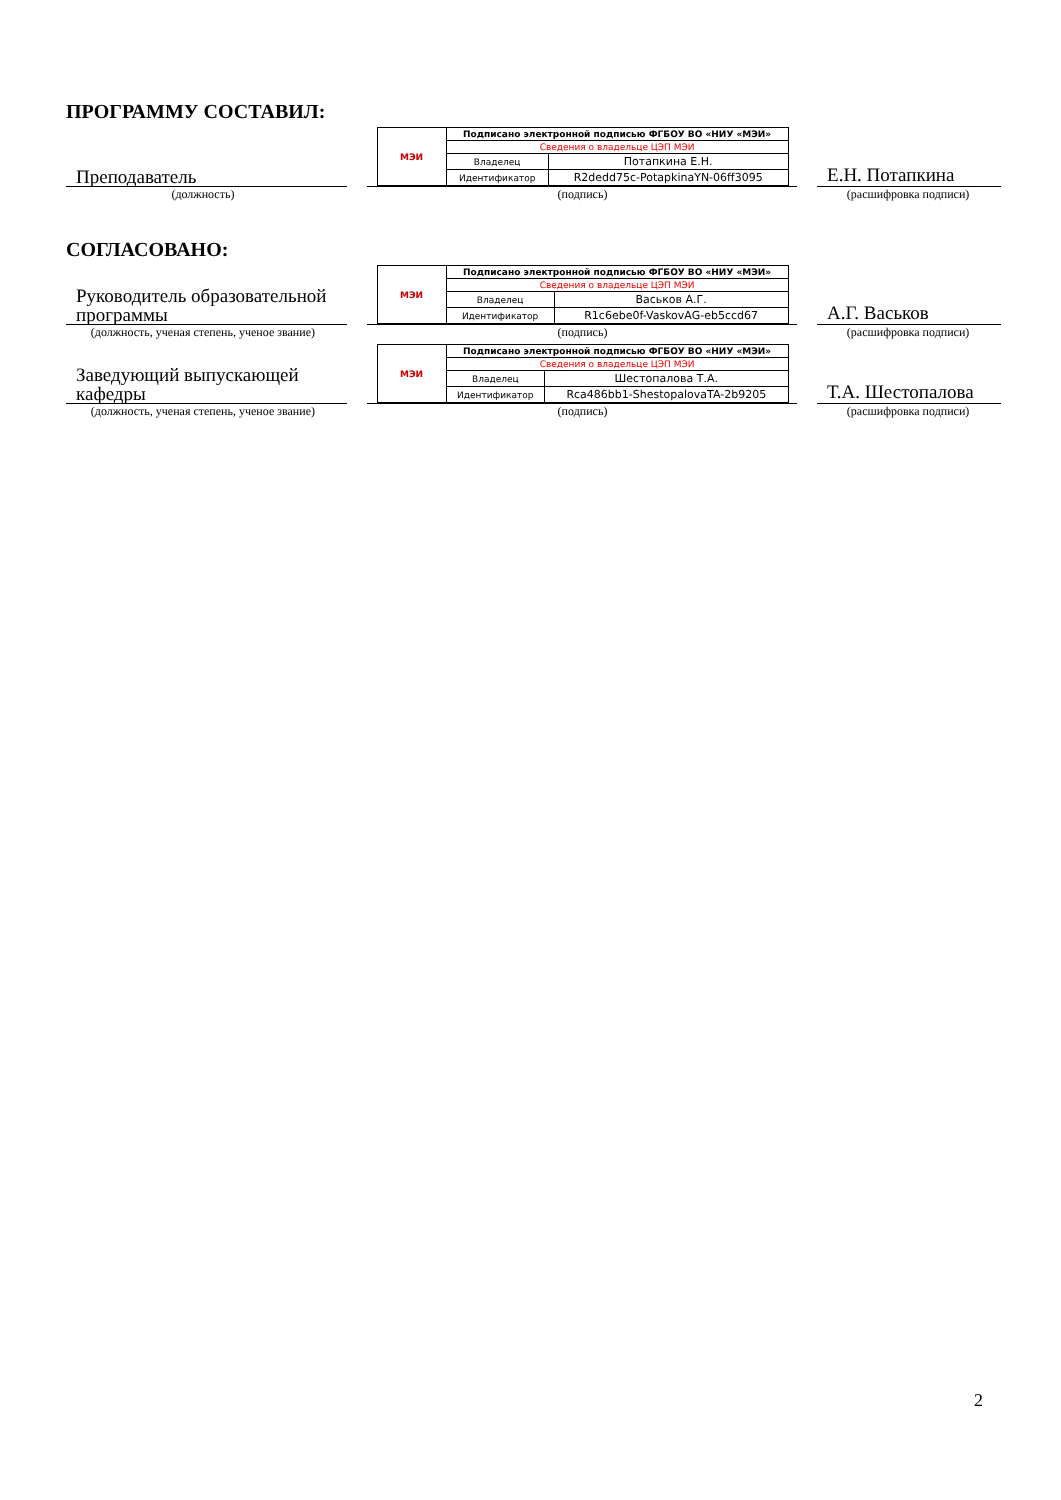ПРОГРАММУ СОСТАВИЛ:
Преподаватель
| МЭИ | Подписано электронной подписью ФГБОУ ВО «НИУ «МЭИ» | |
| | Сведения о владельце ЦЭП МЭИ | |
| | Владелец | Потапкина Е.Н. |
| | Идентификатор | R2dedd75c-PotapkinaYN-06ff3095 |
Е.Н. Потапкина
(должность) (подпись) (расшифровка подписи)
СОГЛАСОВАНО:
Руководитель образовательной программы
| МЭИ | Подписано электронной подписью ФГБОУ ВО «НИУ «МЭИ» | |
| | Сведения о владельце ЦЭП МЭИ | |
| | Владелец | Васьков А.Г. |
| | Идентификатор | R1c6ebe0f-VaskovAG-eb5ccd67 |
А.Г. Васьков
(должность, ученая степень, ученое звание)
(подпись) (расшифровка подписи)
Заведующий выпускающей кафедры
| МЭИ | Подписано электронной подписью ФГБОУ ВО «НИУ «МЭИ» | |
| | Сведения о владельце ЦЭП МЭИ | |
| | Владелец | Шестопалова Т.А. |
| | Идентификатор | Rca486bb1-ShestopalovaTA-2b9205 |
Т.А. Шестопалова
(должность, ученая степень, ученое звание)
(подпись) (расшифровка подписи)
2